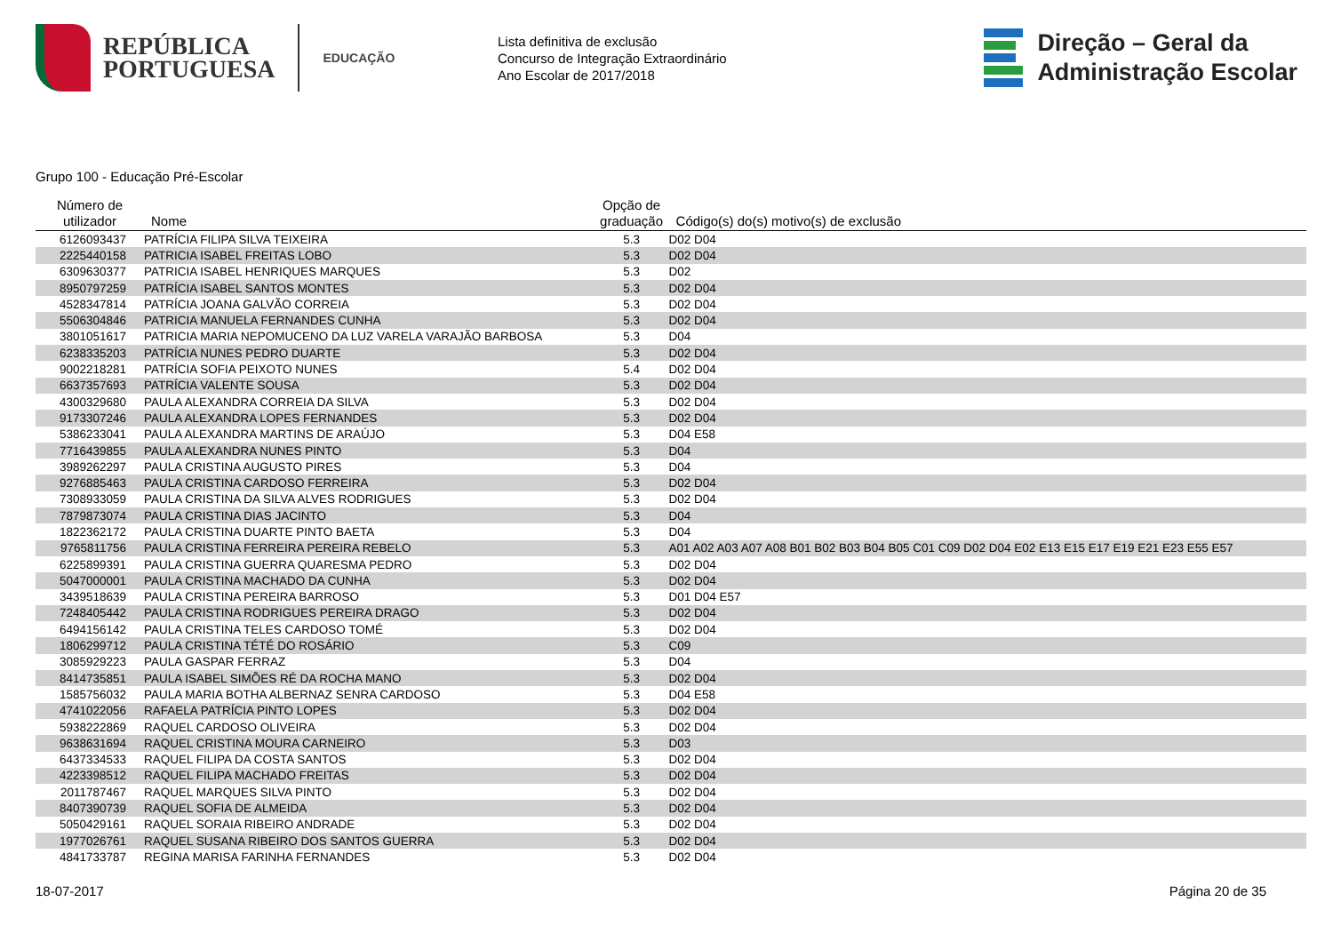REPÚBLICA
PORTUGUESA
EDUCAÇÃO
Lista definitiva de exclusão
Concurso de Integração Extraordinário
Ano Escolar de 2017/2018
Direção – Geral da
Administração Escolar
Grupo 100 - Educação Pré-Escolar
| Número de utilizador | Nome | Opção de graduação | Código(s) do(s) motivo(s) de exclusão |
| --- | --- | --- | --- |
| 6126093437 | PATRÍCIA FILIPA SILVA TEIXEIRA | 5.3 | D02 D04 |
| 2225440158 | PATRICIA ISABEL FREITAS LOBO | 5.3 | D02 D04 |
| 6309630377 | PATRICIA ISABEL HENRIQUES MARQUES | 5.3 | D02 |
| 8950797259 | PATRÍCIA ISABEL SANTOS MONTES | 5.3 | D02 D04 |
| 4528347814 | PATRÍCIA JOANA GALVÃO CORREIA | 5.3 | D02 D04 |
| 5506304846 | PATRICIA MANUELA FERNANDES CUNHA | 5.3 | D02 D04 |
| 3801051617 | PATRICIA MARIA NEPOMUCENO DA LUZ VARELA VARAJÃO BARBOSA | 5.3 | D04 |
| 6238335203 | PATRÍCIA NUNES PEDRO DUARTE | 5.3 | D02 D04 |
| 9002218281 | PATRÍCIA SOFIA PEIXOTO NUNES | 5.4 | D02 D04 |
| 6637357693 | PATRÍCIA VALENTE SOUSA | 5.3 | D02 D04 |
| 4300329680 | PAULA ALEXANDRA CORREIA DA SILVA | 5.3 | D02 D04 |
| 9173307246 | PAULA ALEXANDRA LOPES FERNANDES | 5.3 | D02 D04 |
| 5386233041 | PAULA ALEXANDRA MARTINS DE ARAÚJO | 5.3 | D04 E58 |
| 7716439855 | PAULA ALEXANDRA NUNES PINTO | 5.3 | D04 |
| 3989262297 | PAULA CRISTINA AUGUSTO PIRES | 5.3 | D04 |
| 9276885463 | PAULA CRISTINA CARDOSO FERREIRA | 5.3 | D02 D04 |
| 7308933059 | PAULA CRISTINA DA SILVA ALVES RODRIGUES | 5.3 | D02 D04 |
| 7879873074 | PAULA CRISTINA DIAS JACINTO | 5.3 | D04 |
| 1822362172 | PAULA CRISTINA DUARTE PINTO BAETA | 5.3 | D04 |
| 9765811756 | PAULA CRISTINA FERREIRA PEREIRA REBELO | 5.3 | A01 A02 A03 A07 A08 B01 B02 B03 B04 B05 C01 C09 D02 D04 E02 E13 E15 E17 E19 E21 E23 E55 E57 |
| 6225899391 | PAULA CRISTINA GUERRA QUARESMA PEDRO | 5.3 | D02 D04 |
| 5047000001 | PAULA CRISTINA MACHADO DA CUNHA | 5.3 | D02 D04 |
| 3439518639 | PAULA CRISTINA PEREIRA BARROSO | 5.3 | D01 D04 E57 |
| 7248405442 | PAULA CRISTINA RODRIGUES PEREIRA DRAGO | 5.3 | D02 D04 |
| 6494156142 | PAULA CRISTINA TELES CARDOSO TOMÉ | 5.3 | D02 D04 |
| 1806299712 | PAULA CRISTINA TÉTÉ DO ROSÁRIO | 5.3 | C09 |
| 3085929223 | PAULA GASPAR FERRAZ | 5.3 | D04 |
| 8414735851 | PAULA ISABEL SIMÕES RÉ DA ROCHA MANO | 5.3 | D02 D04 |
| 1585756032 | PAULA MARIA BOTHA ALBERNAZ SENRA CARDOSO | 5.3 | D04 E58 |
| 4741022056 | RAFAELA PATRÍCIA PINTO LOPES | 5.3 | D02 D04 |
| 5938222869 | RAQUEL CARDOSO OLIVEIRA | 5.3 | D02 D04 |
| 9638631694 | RAQUEL CRISTINA MOURA CARNEIRO | 5.3 | D03 |
| 6437334533 | RAQUEL FILIPA DA COSTA SANTOS | 5.3 | D02 D04 |
| 4223398512 | RAQUEL FILIPA MACHADO FREITAS | 5.3 | D02 D04 |
| 2011787467 | RAQUEL MARQUES SILVA PINTO | 5.3 | D02 D04 |
| 8407390739 | RAQUEL SOFIA DE ALMEIDA | 5.3 | D02 D04 |
| 5050429161 | RAQUEL SORAIA RIBEIRO ANDRADE | 5.3 | D02 D04 |
| 1977026761 | RAQUEL SUSANA RIBEIRO DOS SANTOS GUERRA | 5.3 | D02 D04 |
| 4841733787 | REGINA MARISA FARINHA FERNANDES | 5.3 | D02 D04 |
18-07-2017 Página 20 de 35